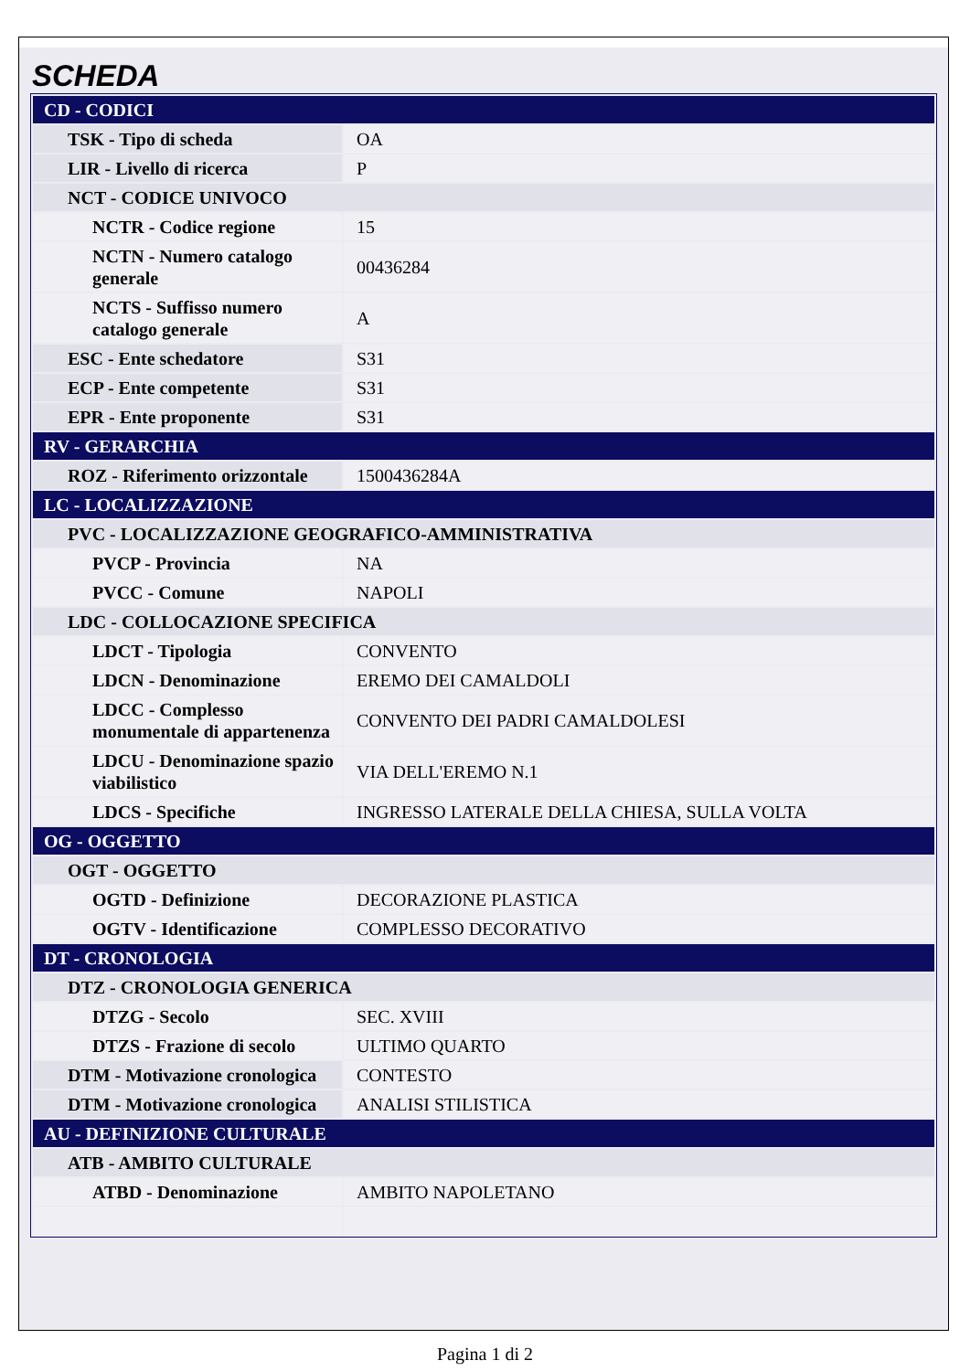SCHEDA
| CD - CODICI | |
| TSK - Tipo di scheda | OA |
| LIR - Livello di ricerca | P |
| NCT - CODICE UNIVOCO | |
| NCTR - Codice regione | 15 |
| NCTN - Numero catalogo generale | 00436284 |
| NCTS - Suffisso numero catalogo generale | A |
| ESC - Ente schedatore | S31 |
| ECP - Ente competente | S31 |
| EPR - Ente proponente | S31 |
| RV - GERARCHIA | |
| ROZ - Riferimento orizzontale | 1500436284A |
| LC - LOCALIZZAZIONE | |
| PVC - LOCALIZZAZIONE GEOGRAFICO-AMMINISTRATIVA | |
| PVCP - Provincia | NA |
| PVCC - Comune | NAPOLI |
| LDC - COLLOCAZIONE SPECIFICA | |
| LDCT - Tipologia | CONVENTO |
| LDCN - Denominazione | EREMO DEI CAMALDOLI |
| LDCC - Complesso monumentale di appartenenza | CONVENTO DEI PADRI CAMALDOLESI |
| LDCU - Denominazione spazio viabilistico | VIA DELL'EREMO N.1 |
| LDCS - Specifiche | INGRESSO LATERALE DELLA CHIESA, SULLA VOLTA |
| OG - OGGETTO | |
| OGT - OGGETTO | |
| OGTD - Definizione | DECORAZIONE PLASTICA |
| OGTV - Identificazione | COMPLESSO DECORATIVO |
| DT - CRONOLOGIA | |
| DTZ - CRONOLOGIA GENERICA | |
| DTZG - Secolo | SEC. XVIII |
| DTZS - Frazione di secolo | ULTIMO QUARTO |
| DTM - Motivazione cronologica | CONTESTO |
| DTM - Motivazione cronologica | ANALISI STILISTICA |
| AU - DEFINIZIONE CULTURALE | |
| ATB - AMBITO CULTURALE | |
| ATBD - Denominazione | AMBITO NAPOLETANO |
Pagina 1 di 2